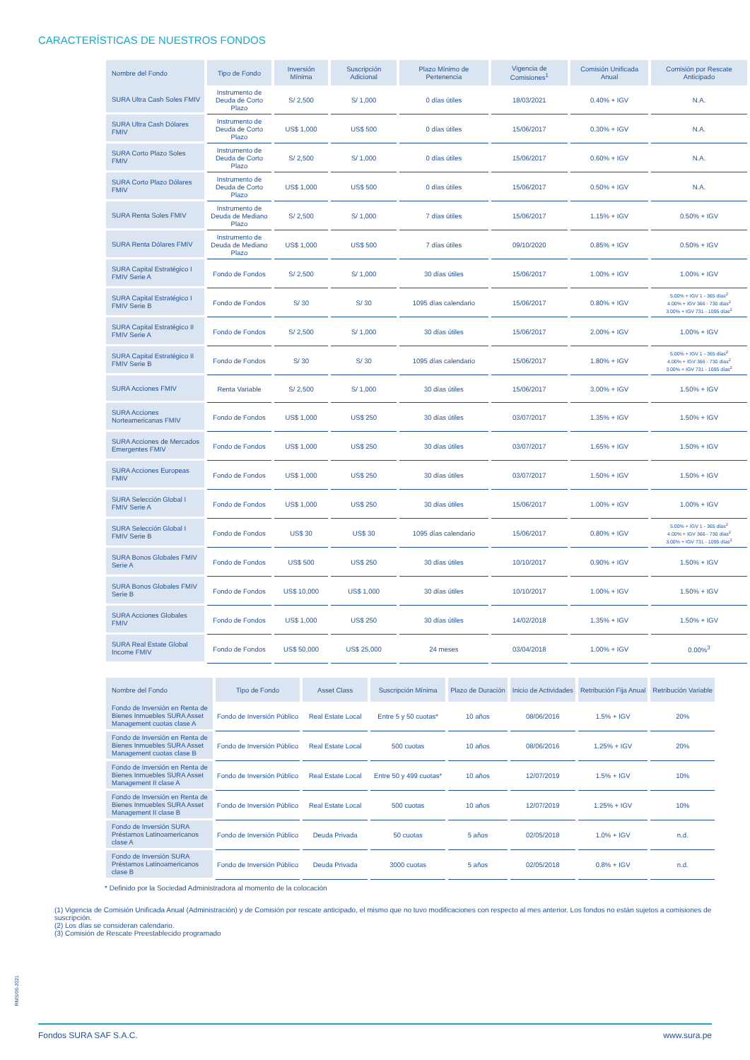CARACTERÍSTICAS DE NUESTROS FONDOS
| Nombre del Fondo | Tipo de Fondo | Inversión Mínima | Suscripción Adicional | Plazo Mínimo de Pertenencia | Vigencia de Comisiones<sup>1</sup> | Comisión Unificada Anual | Comisión por Rescate Anticipado |
| --- | --- | --- | --- | --- | --- | --- | --- |
| SURA Ultra Cash Soles FMIV | Instrumento de Deuda de Corto Plazo | S/ 2,500 | S/ 1,000 | 0 días útiles | 18/03/2021 | 0.40% + IGV | N.A. |
| SURA Ultra Cash Dólares FMIV | Instrumento de Deuda de Corto Plazo | US$ 1,000 | US$ 500 | 0 días útiles | 15/06/2017 | 0.30% + IGV | N.A. |
| SURA Corto Plazo Soles FMIV | Instrumento de Deuda de Corto Plazo | S/ 2,500 | S/ 1,000 | 0 días útiles | 15/06/2017 | 0.60% + IGV | N.A. |
| SURA Corto Plazo Dólares FMIV | Instrumento de Deuda de Corto Plazo | US$ 1,000 | US$ 500 | 0 días útiles | 15/06/2017 | 0.50% + IGV | N.A. |
| SURA Renta Soles FMIV | Instrumento de Deuda de Mediano Plazo | S/ 2,500 | S/ 1,000 | 7 días útiles | 15/06/2017 | 1.15% + IGV | 0.50% + IGV |
| SURA Renta Dólares FMIV | Instrumento de Deuda de Mediano Plazo | US$ 1,000 | US$ 500 | 7 días útiles | 09/10/2020 | 0.85% + IGV | 0.50% + IGV |
| SURA Capital Estratégico I FMIV Serie A | Fondo de Fondos | S/ 2,500 | S/ 1,000 | 30 días útiles | 15/06/2017 | 1.00% + IGV | 1.00% + IGV |
| SURA Capital Estratégico I FMIV Serie B | Fondo de Fondos | S/ 30 | S/ 30 | 1095 días calendario | 15/06/2017 | 0.80% + IGV | 5.00% + IGV 1 - 365 días<sup>2</sup> 4.00% + IGV 366 - 730 días<sup>2</sup> 3.00% + IGV 731 - 1095 días<sup>2</sup> |
| SURA Capital Estratégico II FMIV Serie A | Fondo de Fondos | S/ 2,500 | S/ 1,000 | 30 días útiles | 15/06/2017 | 2.00% + IGV | 1.00% + IGV |
| SURA Capital Estratégico II FMIV Serie B | Fondo de Fondos | S/ 30 | S/ 30 | 1095 días calendario | 15/06/2017 | 1.80% + IGV | 5.00% + IGV 1 - 365 días<sup>2</sup> 4.00% + IGV 366 - 730 días<sup>2</sup> 3.00% + IGV 731 - 1095 días<sup>2</sup> |
| SURA Acciones FMIV | Renta Variable | S/ 2,500 | S/ 1,000 | 30 días útiles | 15/06/2017 | 3.00% + IGV | 1.50% + IGV |
| SURA Acciones Norteamericanas FMIV | Fondo de Fondos | US$ 1,000 | US$ 250 | 30 días útiles | 03/07/2017 | 1.35% + IGV | 1.50% + IGV |
| SURA Acciones de Mercados Emergentes FMIV | Fondo de Fondos | US$ 1,000 | US$ 250 | 30 días útiles | 03/07/2017 | 1.65% + IGV | 1.50% + IGV |
| SURA Acciones Europeas FMIV | Fondo de Fondos | US$ 1,000 | US$ 250 | 30 días útiles | 03/07/2017 | 1.50% + IGV | 1.50% + IGV |
| SURA Selección Global I FMIV Serie A | Fondo de Fondos | US$ 1,000 | US$ 250 | 30 días útiles | 15/06/2017 | 1.00% + IGV | 1.00% + IGV |
| SURA Selección Global I FMIV Serie B | Fondo de Fondos | US$ 30 | US$ 30 | 1095 días calendario | 15/06/2017 | 0.80% + IGV | 5.00% + IGV 1 - 365 días<sup>2</sup> 4.00% + IGV 366 - 730 días<sup>2</sup> 3.00% + IGV 731 - 1095 días<sup>2</sup> |
| SURA Bonos Globales FMIV Serie A | Fondo de Fondos | US$ 500 | US$ 250 | 30 días útiles | 10/10/2017 | 0.90% + IGV | 1.50% + IGV |
| SURA Bonos Globales FMIV Serie B | Fondo de Fondos | US$ 10,000 | US$ 1,000 | 30 días útiles | 10/10/2017 | 1.00% + IGV | 1.50% + IGV |
| SURA Acciones Globales FMIV | Fondo de Fondos | US$ 1,000 | US$ 250 | 30 días útiles | 14/02/2018 | 1.35% + IGV | 1.50% + IGV |
| SURA Real Estate Global Income FMIV | Fondo de Fondos | US$ 50,000 | US$ 25,000 | 24 meses | 03/04/2018 | 1.00% + IGV | 0.00%<sup>3</sup> |
| Nombre del Fondo | Tipo de Fondo | Asset Class | Suscripción Mínima | Plazo de Duración | Inicio de Actividades | Retribución Fija Anual | Retribución Variable |
| --- | --- | --- | --- | --- | --- | --- | --- |
| Fondo de Inversión en Renta de Bienes Inmuebles SURA Asset Management cuotas clase A | Fondo de Inversión Público | Real Estate Local | Entre 5 y 50 cuotas* | 10 años | 08/06/2016 | 1.5% + IGV | 20% |
| Fondo de Inversión en Renta de Bienes Inmuebles SURA Asset Management cuotas clase B | Fondo de Inversión Público | Real Estate Local | 500 cuotas | 10 años | 08/06/2016 | 1.25% + IGV | 20% |
| Fondo de Inversión en Renta de Bienes Inmuebles SURA Asset Management II clase A | Fondo de Inversión Público | Real Estate Local | Entre 50 y 499 cuotas* | 10 años | 12/07/2019 | 1.5% + IGV | 10% |
| Fondo de Inversión en Renta de Bienes Inmuebles SURA Asset Management II clase B | Fondo de Inversión Público | Real Estate Local | 500 cuotas | 10 años | 12/07/2019 | 1.25% + IGV | 10% |
| Fondo de Inversión SURA Préstamos Latinoamericanos clase A | Fondo de Inversión Público | Deuda Privada | 50 cuotas | 5 años | 02/05/2018 | 1.0% + IGV | n.d. |
| Fondo de Inversión SURA Préstamos Latinoamericanos clase B | Fondo de Inversión Público | Deuda Privada | 3000 cuotas | 5 años | 02/05/2018 | 0.8% + IGV | n.d. |
* Definido por la Sociedad Administradora al momento de la colocación
RMS/06-2021
(1) Vigencia de Comisión Unificada Anual (Administración) y de Comisión por rescate anticipado, el mismo que no tuvo modificaciones con respecto al mes anterior. Los fondos no están sujetos a comisiones de suscripción.
(2) Los días se consideran calendario.
(3) Comisión de Rescate Preestablecido programado
Fondos SURA SAF S.A.C. www.sura.pe